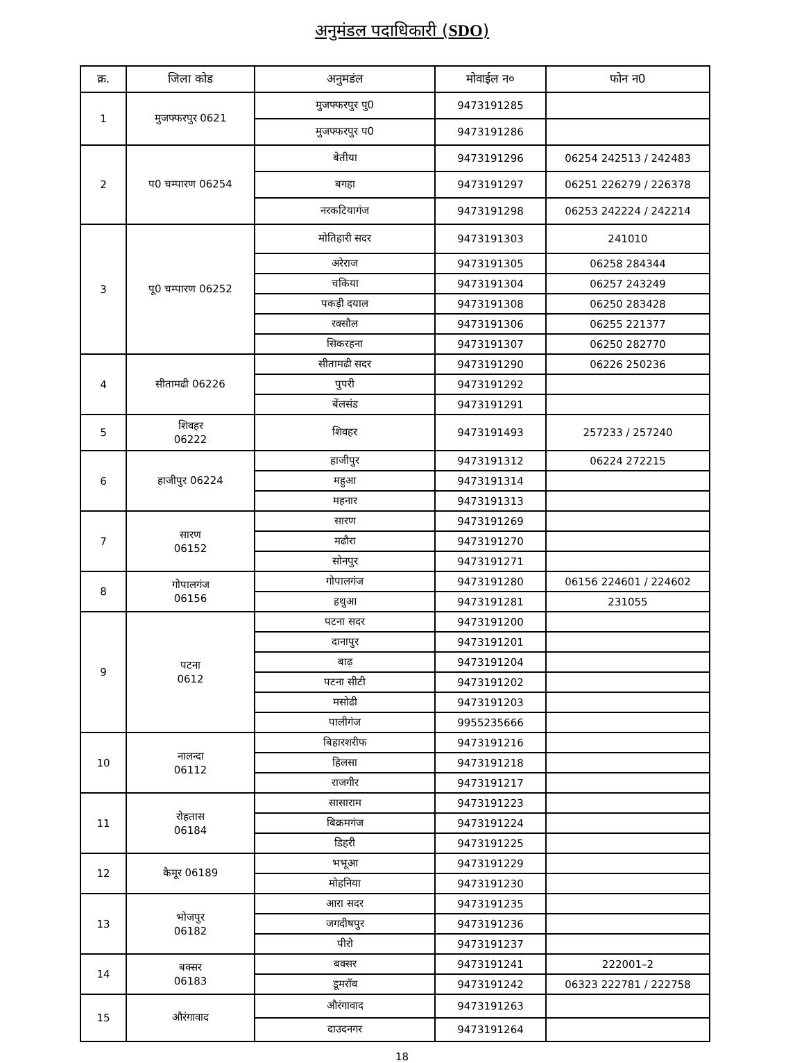अनुमंडल पदाधिकारी (SDO)
| क्र. | जिला कोड | अनुमडंल | मोवाईल न० | फोन न0 |
| --- | --- | --- | --- | --- |
| 1 | मुजफ्फरपुर 0621 | मुजफ्फरपुर पु0 | 9473191285 | |
| | | मुजफ्फरपुर प0 | 9473191286 | |
| 2 | प0 चम्पारण 06254 | बेतीया | 9473191296 | 06254 242513 / 242483 |
| | | बगहा | 9473191297 | 06251 226279 / 226378 |
| | | नरकटियागंज | 9473191298 | 06253 242224 / 242214 |
| 3 | पू0 चम्पारण 06252 | मोतिहारी सदर | 9473191303 | 241010 |
| | | अरेराज | 9473191305 | 06258 284344 |
| | | चकिया | 9473191304 | 06257 243249 |
| | | पकड़ी दयाल | 9473191308 | 06250 283428 |
| | | रक्सौल | 9473191306 | 06255 221377 |
| | | सिकरहना | 9473191307 | 06250 282770 |
| 4 | सीतामढी 06226 | सीतामढी सदर | 9473191290 | 06226 250236 |
| | | पुपरी | 9473191292 | |
| | | बेंलसंड | 9473191291 | |
| 5 | शिवहर 06222 | शिवहर | 9473191493 | 257233 / 257240 |
| 6 | हाजीपुर 06224 | हाजीपुर | 9473191312 | 06224 272215 |
| | | महुआ | 9473191314 | |
| | | महनार | 9473191313 | |
| 7 | सारण 06152 | सारण | 9473191269 | |
| | | मढौरा | 9473191270 | |
| | | सोनपुर | 9473191271 | |
| 8 | गोपालगंज 06156 | गोपालगंज | 9473191280 | 06156 224601 / 224602 |
| | | हथुआ | 9473191281 | 231055 |
| 9 | पटना 0612 | पटना सदर | 9473191200 | |
| | | दानापुर | 9473191201 | |
| | | बाढ़ | 9473191204 | |
| | | पटना सीटी | 9473191202 | |
| | | मसोढी | 9473191203 | |
| | | पालीगंज | 9955235666 | |
| 10 | नालन्दा 06112 | बिहारशरीफ | 9473191216 | |
| | | हिलसा | 9473191218 | |
| | | राजगीर | 9473191217 | |
| 11 | रोहतास 06184 | सासाराम | 9473191223 | |
| | | बिक्रमगंज | 9473191224 | |
| | | डिहरी | 9473191225 | |
| 12 | कैमूर 06189 | भभूआ | 9473191229 | |
| | | मोहनिया | 9473191230 | |
| 13 | भोजपुर 06182 | आरा सदर | 9473191235 | |
| | | जगदीषपुर | 9473191236 | |
| | | पीरो | 9473191237 | |
| 14 | बक्सर 06183 | बक्सर | 9473191241 | 222001–2 |
| | | डूमरॉव | 9473191242 | 06323 222781 / 222758 |
| 15 | औरंगावाद | औरंगावाद | 9473191263 | |
| | | दाउदनगर | 9473191264 | |
18